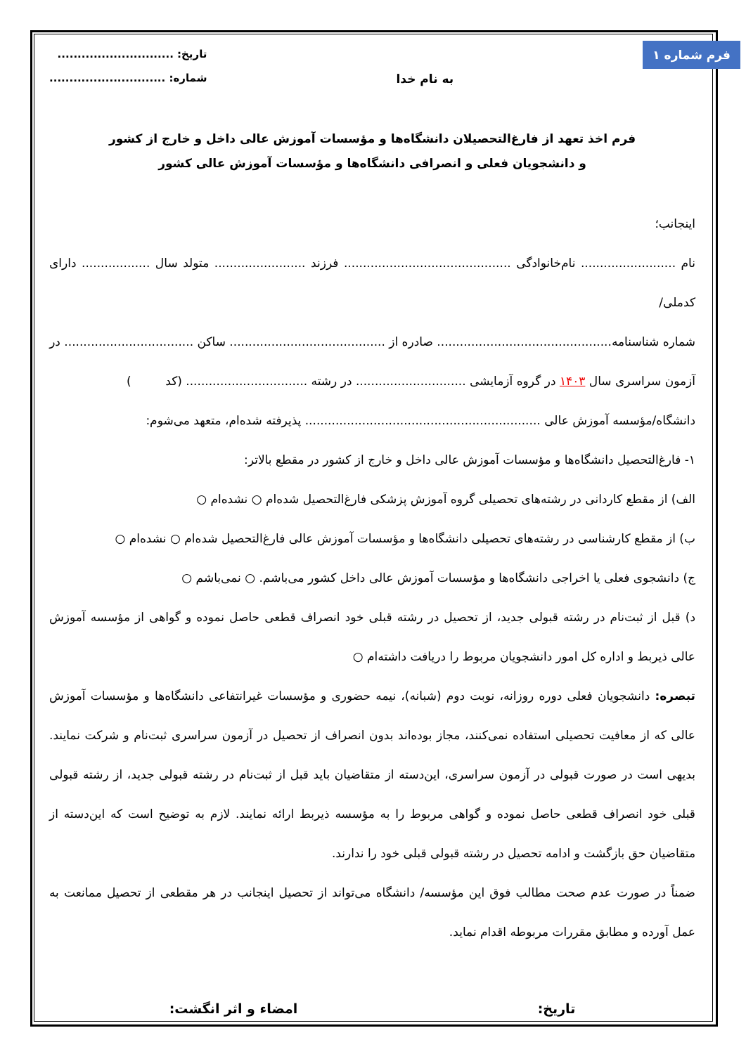فرم شماره ۱
به نام خدا
تاریخ: .............................
شماره: .............................
فرم اخذ تعهد از فارغ‌التحصیلان دانشگاه‌ها و مؤسسات آموزش عالی داخل و خارج از کشور
و دانشجویان فعلی و انصرافی دانشگاه‌ها و مؤسسات آموزش عالی کشور
اینجانب؛
نام ......................... نام‌خانوادگی ............................................ فرزند ........................ متولد سال .................. دارای کدملی/
شماره شناسنامه.............................................. صادره از ......................................... ساکن .................................. در
آزمون سراسری سال ۱۴۰۳ در گروه آزمایشی ............................. در رشته ................................ (کد )
دانشگاه/مؤسسه آموزش عالی .............................................................. پذیرفته شده‌ام، متعهد می‌شوم:
۱- فارغ‌التحصیل دانشگاه‌ها و مؤسسات آموزش عالی داخل و خارج از کشور در مقطع بالاتر:
الف) از مقطع کاردانی در رشته‌های تحصیلی گروه آموزش پزشکی فارغ‌التحصیل شده‌ام ○ نشده‌ام ○
ب) از مقطع کارشناسی در رشته‌های تحصیلی دانشگاه‌ها و مؤسسات آموزش عالی فارغ‌التحصیل شده‌ام ○ نشده‌ام ○
ج) دانشجوی فعلی یا اخراجی دانشگاه‌ها و مؤسسات آموزش عالی داخل کشور می‌باشم. ○ نمی‌باشم ○
د) قبل از ثبت‌نام در رشته قبولی جدید، از تحصیل در رشته قبلی خود انصراف قطعی حاصل نموده و گواهی از مؤسسه آموزش عالی ذیربط و اداره کل امور دانشجویان مربوط را دریافت داشته‌ام ○
تبصره: دانشجویان فعلی دوره روزانه، نوبت دوم (شبانه)، نیمه حضوری و مؤسسات غیرانتفاعی دانشگاه‌ها و مؤسسات آموزش عالی که از معافیت تحصیلی استفاده نمی‌کنند، مجاز بوده‌اند بدون انصراف از تحصیل در آزمون سراسری ثبت‌نام و شرکت نمایند. بدیهی است در صورت قبولی در آزمون سراسری، این‌دسته از متقاضیان باید قبل از ثبت‌نام در رشته قبولی جدید، از رشته قبولی قبلی خود انصراف قطعی حاصل نموده و گواهی مربوط را به مؤسسه ذیربط ارائه نمایند. لازم به توضیح است که این‌دسته از متقاضیان حق بازگشت و ادامه تحصیل در رشته قبولی قبلی خود را ندارند.
ضمناً در صورت عدم صحت مطالب فوق این مؤسسه/ دانشگاه می‌تواند از تحصیل اینجانب در هر مقطعی از تحصیل ممانعت به عمل آورده و مطابق مقررات مربوطه اقدام نماید.
تاریخ: امضاء و اثر انگشت: